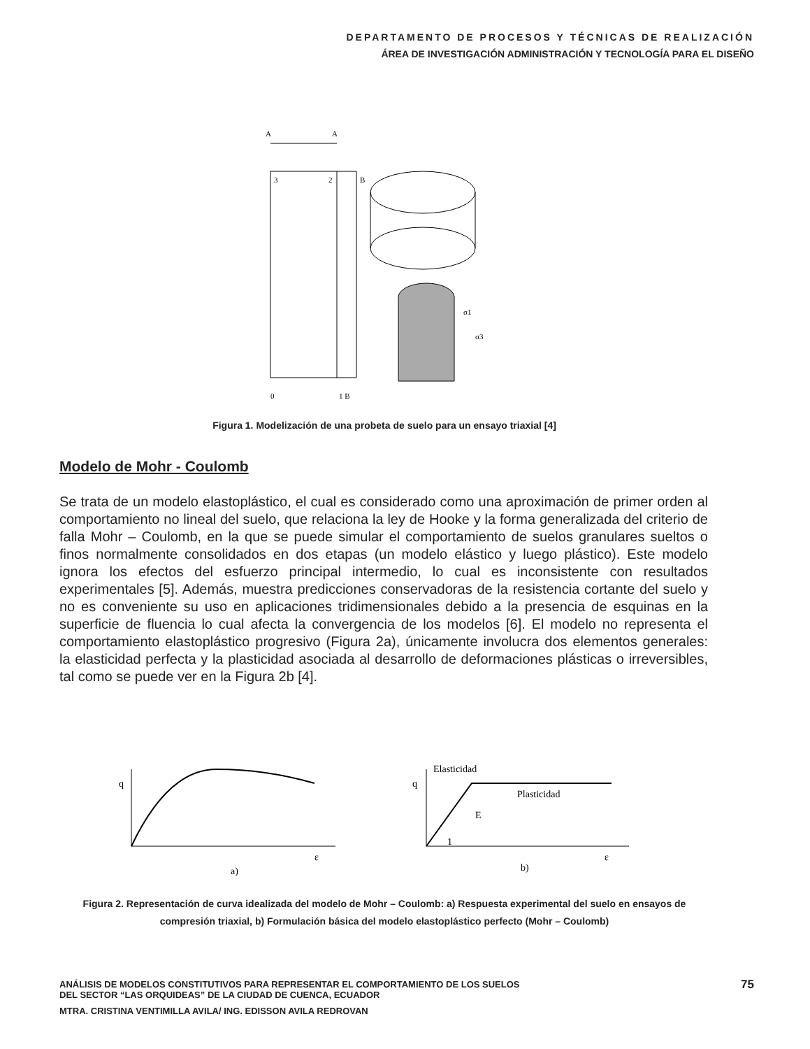DEPARTAMENTO DE PROCESOS Y TÉCNICAS DE REALIZACIÓN
ÁREA DE INVESTIGACIÓN ADMINISTRACIÓN Y TECNOLOGÍA PARA EL DISEÑO
A
A
3
2
B
0
1 B
σ1
σ3
Figura 1. Modelización de una probeta de suelo para un ensayo triaxial [4]
Modelo de Mohr - Coulomb
Se trata de un modelo elastoplástico, el cual es considerado como una aproximación de primer orden al comportamiento no lineal del suelo, que relaciona la ley de Hooke y la forma generalizada del criterio de falla Mohr – Coulomb, en la que se puede simular el comportamiento de suelos granulares sueltos o finos normalmente consolidados en dos etapas (un modelo elástico y luego plástico). Este modelo ignora los efectos del esfuerzo principal intermedio, lo cual es inconsistente con resultados experimentales [5]. Además, muestra predicciones conservadoras de la resistencia cortante del suelo y no es conveniente su uso en aplicaciones tridimensionales debido a la presencia de esquinas en la superficie de fluencia lo cual afecta la convergencia de los modelos [6]. El modelo no representa el comportamiento elastoplástico progresivo (Figura 2a), únicamente involucra dos elementos generales: la elasticidad perfecta y la plasticidad asociada al desarrollo de deformaciones plásticas o irreversibles, tal como se puede ver en la Figura 2b [4].
q
ε
a)
Elasticidad
q
Plasticidad
E
1
ε
b)
Figura 2. Representación de curva idealizada del modelo de Mohr – Coulomb: a) Respuesta experimental del suelo en ensayos de compresión triaxial, b) Formulación básica del modelo elastoplástico perfecto (Mohr – Coulomb)
ANÁLISIS DE MODELOS CONSTITUTIVOS PARA REPRESENTAR EL COMPORTAMIENTO DE LOS SUELOS
DEL SECTOR “LAS ORQUIDEAS” DE LA CIUDAD DE CUENCA, ECUADOR
MTRA. CRISTINA VENTIMILLA AVILA/ ING. EDISSON AVILA REDROVAN
75